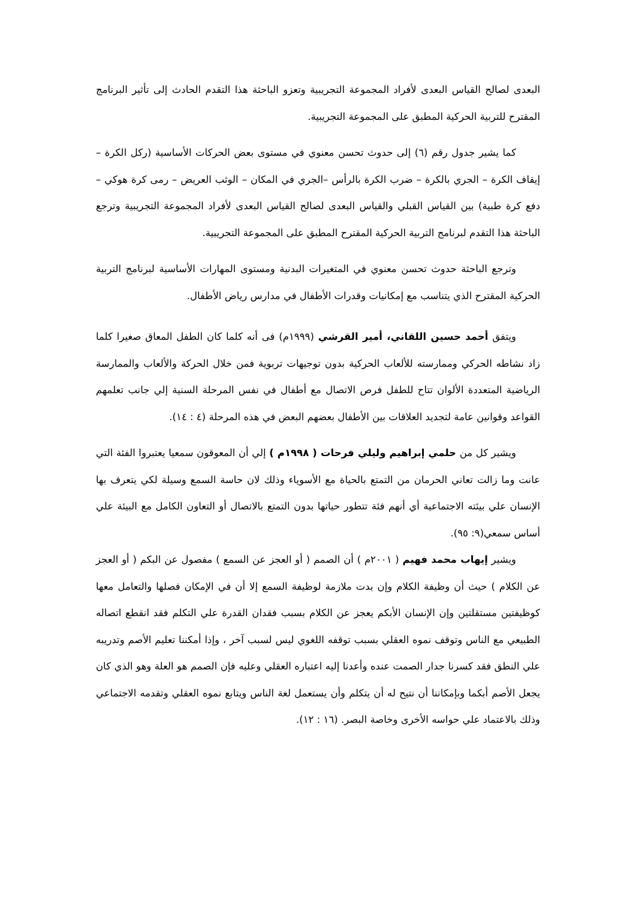البعدى لصالح القياس البعدى لأفراد المجموعة التجريبية وتعزو الباحثة هذا التقدم الحادث إلى تأثير البرنامج المقترح للتربية الحركية المطبق على المجموعة التجريبية.
كما يشير جدول رقم (٦) إلى حدوث تحسن معنوي في مستوى بعض الحركات الأساسية (ركل الكرة – إيقاف الكرة – الجري بالكرة – ضرب الكرة بالرأس –الجري في المكان – الوثب العريض – رمى كرة هوكي – دفع كرة طبية) بين القياس القبلي والقياس البعدى لصالح القياس البعدى لأفراد المجموعة التجريبية وترجع الباحثة هذا التقدم لبرنامج التربية الحركية المقترح المطبق على المجموعة التجريبية.
وترجع الباحثة حدوث تحسن معنوي في المتغيرات البدنية ومستوى المهارات الأساسية لبرنامج التربية الحركية المقترح الذي يتناسب مع إمكانيات وقدرات الأطفال في مدارس رياض الأطفال.
ويتفق أحمد حسين اللقاني، أمير القرشي (١٩٩٩م) فى أنه كلما كان الطفل المعاق صغيرا كلما زاد نشاطه الحركي وممارسته للألعاب الحركية بدون توجيهات تربوية فمن خلال الحركة والألعاب والممارسة الرياضية المتعددة الألوان تتاح للطفل فرص الاتصال مع أطفال في نفس المرحلة السنية إلي جانب تعلمهم القواعد وقوانين عامة لتجديد العلاقات بين الأطفال بعضهم البعض في هذه المرحلة (٤ : ١٤).
ويشير كل من حلمي إبراهيم وليلي فرحات ( ١٩٩٨م ) إلي أن المعوقون سمعيا يعتبروا الفئة التي عانت وما زالت تعاني الحرمان من التمتع بالحياة مع الأسوياء وذلك لان حاسة السمع وسيلة لكي يتعرف بها الإنسان علي بيئته الاجتماعية أي أنهم فئة تتطور حياتها بدون التمتع بالاتصال أو التعاون الكامل مع البيئة علي أساس سمعي(٩: ٩٥).
ويشير إيهاب محمد فهيم ( ٢٠٠١م ) أن الصمم ( أو العجز عن السمع ) مفصول عن البكم ( أو العجز عن الكلام ) حيث أن وظيفة الكلام وإن بدت ملازمة لوظيفة السمع إلا أن في الإمكان فصلها والتعامل معها كوظيفتين مستقلتين وإن الإنسان الأبكم يعجز عن الكلام بسبب فقدان القدرة علي التكلم فقد انقطع اتصاله الطبيعي مع الناس وتوقف نموه العقلي بسبب توقفه اللغوي ليس لسبب آخر ، وإذا أمكننا تعليم الأصم وتدريبه علي النطق فقد كسرنا جدار الصمت عنده وأعدنا إليه اعتباره العقلي وعليه فإن الصمم هو العلة وهو الذي كان يجعل الأصم أبكما وبإمكاننا أن نتيح له أن يتكلم وأن يستعمل لغة الناس ويتابع نموه العقلي وتقدمه الاجتماعي وذلك بالاعتماد علي حواسه الأخرى وخاصة البصر. (١٦ : ١٢).